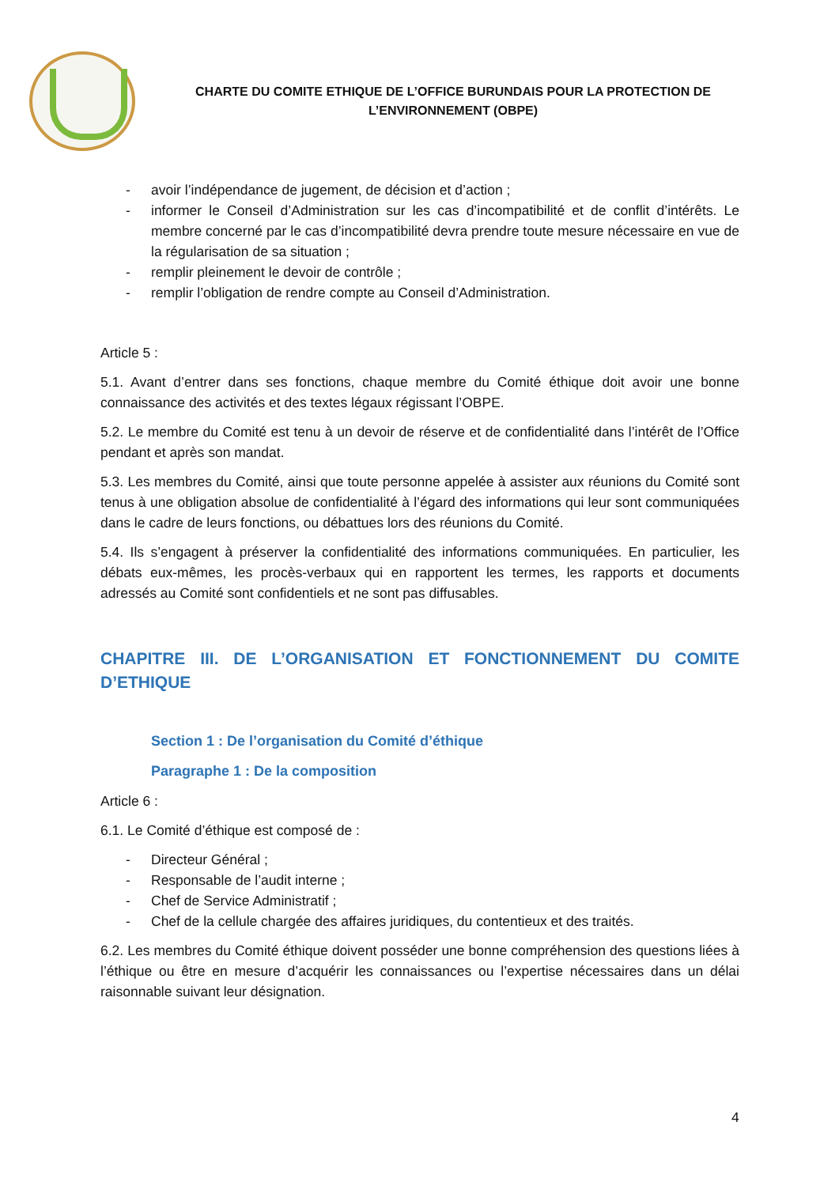CHARTE DU COMITE ETHIQUE DE L’OFFICE BURUNDAIS POUR LA PROTECTION DE
L’ENVIRONNEMENT (OBPE)
- avoir l’indépendance de jugement, de décision et d’action ;
- informer le Conseil d’Administration sur les cas d’incompatibilité et de conflit d’intérêts. Le membre concerné par le cas d’incompatibilité devra prendre toute mesure nécessaire en vue de la régularisation de sa situation ;
- remplir pleinement le devoir de contrôle ;
- remplir l’obligation de rendre compte au Conseil d’Administration.
Article 5 :
5.1. Avant d’entrer dans ses fonctions, chaque membre du Comité éthique doit avoir une bonne connaissance des activités et des textes légaux régissant l’OBPE.
5.2. Le membre du Comité est tenu à un devoir de réserve et de confidentialité dans l’intérêt de l’Office pendant et après son mandat.
5.3. Les membres du Comité, ainsi que toute personne appelée à assister aux réunions du Comité sont tenus à une obligation absolue de confidentialité à l’égard des informations qui leur sont communiquées dans le cadre de leurs fonctions, ou débattues lors des réunions du Comité.
5.4. Ils s’engagent à préserver la confidentialité des informations communiquées. En particulier, les débats eux-mêmes, les procès-verbaux qui en rapportent les termes, les rapports et documents adressés au Comité sont confidentiels et ne sont pas diffusables.
CHAPITRE III. DE L’ORGANISATION ET FONCTIONNEMENT DU COMITE D’ETHIQUE
Section 1 : De l’organisation du Comité d’éthique
Paragraphe 1 : De la composition
Article 6 :
6.1. Le Comité d’éthique est composé de :
- Directeur Général ;
- Responsable de l’audit interne ;
- Chef de Service Administratif ;
- Chef de la cellule chargée des affaires juridiques, du contentieux et des traités.
6.2. Les membres du Comité éthique doivent posséder une bonne compréhension des questions liées à l’éthique ou être en mesure d’acquérir les connaissances ou l’expertise nécessaires dans un délai raisonnable suivant leur désignation.
4